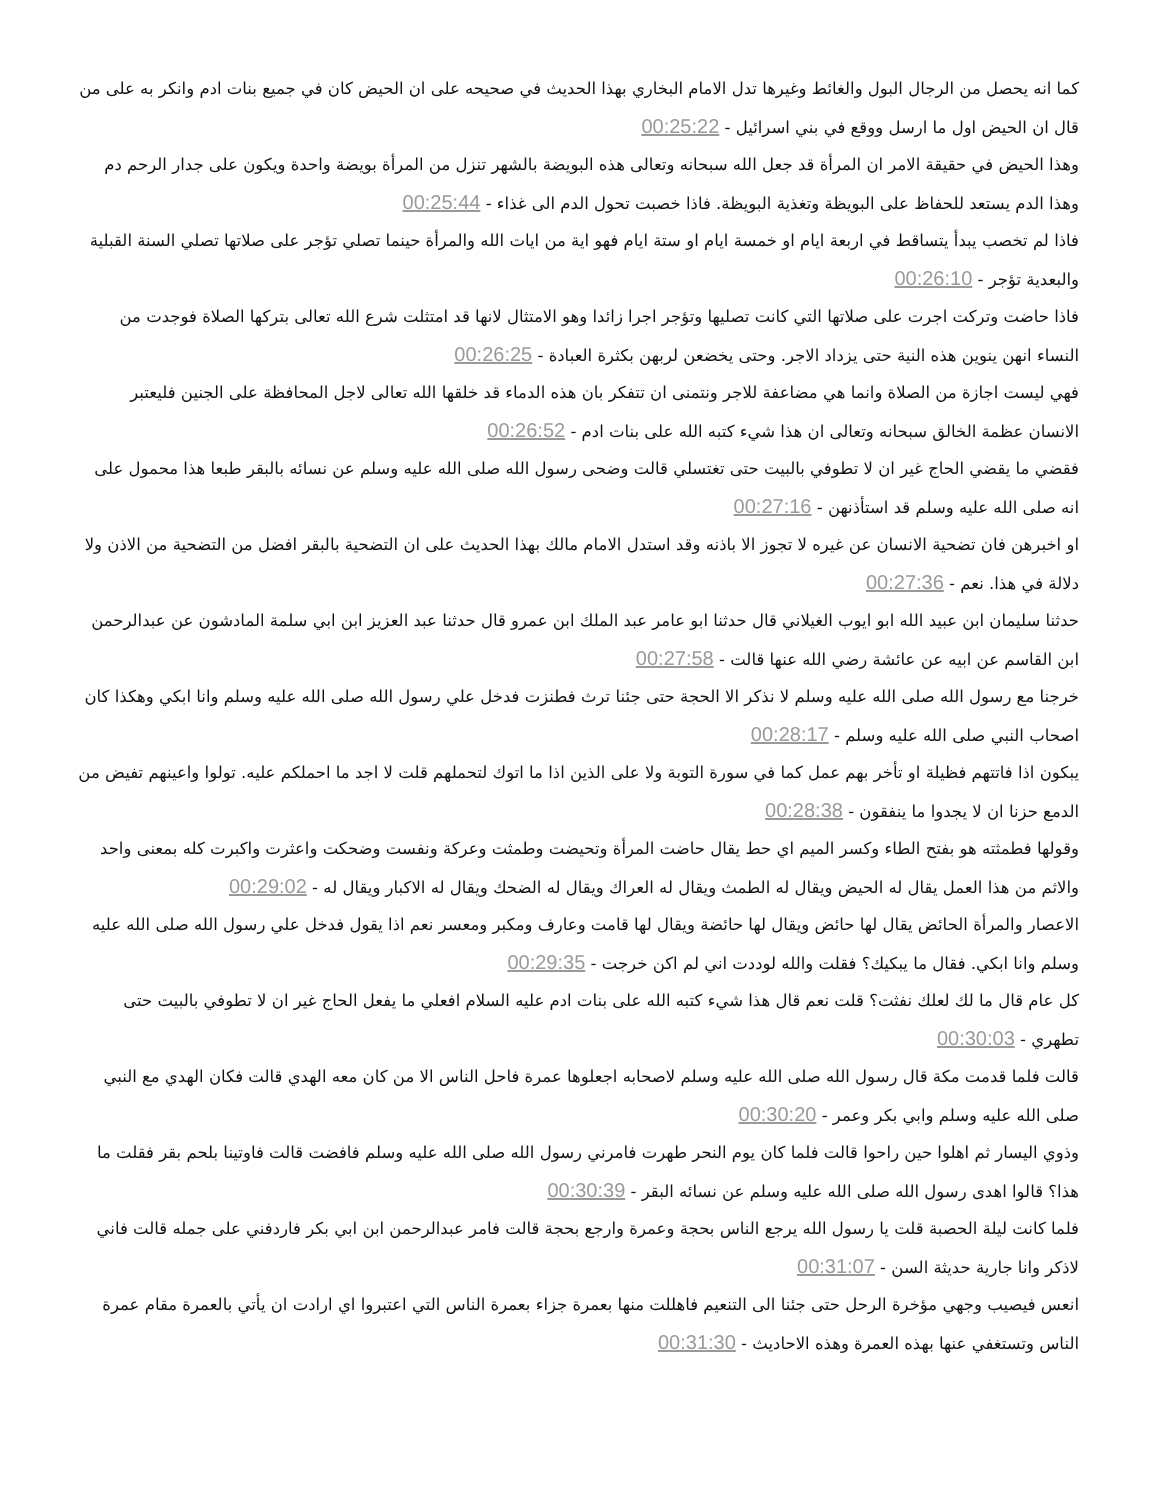كما انه يحصل من الرجال البول والغائط وغيرها تدل الامام البخاري بهذا الحديث في صحيحه على ان الحيض كان في جميع بنات ادم وانكر به على من قال ان الحيض اول ما ارسل ووقع في بني اسرائيل - 00:25:22
وهذا الحيض في حقيقة الامر ان المرأة قد جعل الله سبحانه وتعالى هذه البويضة بالشهر تنزل من المرأة بويضة واحدة ويكون على جدار الرحم دم وهذا الدم يستعد للحفاظ على البويظة وتغذية البويظة. فاذا خصبت تحول الدم الى غذاء - 00:25:44
فاذا لم تخصب يبدأ يتساقط في اربعة ايام او خمسة ايام او ستة ايام فهو اية من ايات الله والمرأة حينما تصلي تؤجر على صلاتها تصلي السنة القبلية والبعدية تؤجر - 00:26:10
فاذا حاضت وتركت اجرت على صلاتها التي كانت تصليها وتؤجر اجرا زائدا وهو الامتثال لانها قد امتثلت شرع الله تعالى بتركها الصلاة فوجدت من النساء انهن ينوين هذه النية حتى يزداد الاجر. وحتى يخضعن لربهن بكثرة العبادة - 00:26:25
فهي ليست اجازة من الصلاة وانما هي مضاعفة للاجر ونتمنى ان تتفكر بان هذه الدماء قد خلقها الله تعالى لاجل المحافظة على الجنين فليعتبر الانسان عظمة الخالق سبحانه وتعالى ان هذا شيء كتبه الله على بنات ادم - 00:26:52
فقضي ما يقضي الحاج غير ان لا تطوفي بالبيت حتى تغتسلي قالت وضحى رسول الله صلى الله عليه وسلم عن نسائه بالبقر طبعا هذا محمول على انه صلى الله عليه وسلم قد استأذنهن - 00:27:16
او اخبرهن فان تضحية الانسان عن غيره لا تجوز الا باذنه وقد استدل الامام مالك بهذا الحديث على ان التضحية بالبقر افضل من التضحية من الاذن ولا دلالة في هذا. نعم - 00:27:36
حدثنا سليمان ابن عبيد الله ابو ايوب الغيلاني قال حدثنا ابو عامر عبد الملك ابن عمرو قال حدثنا عبد العزيز ابن ابي سلمة المادشون عن عبدالرحمن ابن القاسم عن ابيه عن عائشة رضي الله عنها قالت - 00:27:58
خرجنا مع رسول الله صلى الله عليه وسلم لا نذكر الا الحجة حتى جئنا ترث فطنزت فدخل علي رسول الله صلى الله عليه وسلم وانا ابكي وهكذا كان اصحاب النبي صلى الله عليه وسلم - 00:28:17
يبكون اذا فاتتهم فظيلة او تأخر بهم عمل كما في سورة التوبة ولا على الذين اذا ما اتوك لتحملهم قلت لا اجد ما احملكم عليه. تولوا واعينهم تفيض من الدمع حزنا ان لا يجدوا ما ينفقون - 00:28:38
وقولها فطمثته هو بفتح الطاء وكسر الميم اي حط يقال حاضت المرأة وتحيضت وطمثت وعركة ونفست وضحكت واعثرت واكبرت كله بمعنى واحد والاثم من هذا العمل يقال له الحيض ويقال له الطمث ويقال له العراك ويقال له الضحك ويقال له الاكبار ويقال له - 00:29:02
الاعصار والمرأة الحائض يقال لها حائض ويقال لها حائضة ويقال لها قامت وعارف ومكبر ومعسر نعم اذا يقول فدخل علي رسول الله صلى الله عليه وسلم وانا ابكي. فقال ما يبكيك؟ فقلت والله لوددت اني لم اكن خرجت - 00:29:35
كل عام قال ما لك لعلك نفثت؟ قلت نعم قال هذا شيء كتبه الله على بنات ادم عليه السلام افعلي ما يفعل الحاج غير ان لا تطوفي بالبيت حتى تطهري - 00:30:03
قالت فلما قدمت مكة قال رسول الله صلى الله عليه وسلم لاصحابه اجعلوها عمرة فاحل الناس الا من كان معه الهدي قالت فكان الهدي مع النبي صلى الله عليه وسلم وابي بكر وعمر - 00:30:20
وذوي اليسار ثم اهلوا حين راحوا قالت فلما كان يوم النحر طهرت فامرني رسول الله صلى الله عليه وسلم فافضت قالت فاوتينا بلحم بقر فقلت ما هذا؟ قالوا اهدى رسول الله صلى الله عليه وسلم عن نسائه البقر - 00:30:39
فلما كانت ليلة الحصبة قلت يا رسول الله يرجع الناس بحجة وعمرة وارجع بحجة قالت فامر عبدالرحمن ابن ابي بكر فاردفني على جمله قالت فاني لاذكر وانا جارية حديثة السن - 00:31:07
انعس فيصيب وجهي مؤخرة الرحل حتى جئنا الى التنعيم فاهللت منها بعمرة جزاء بعمرة الناس التي اعتبروا اي ارادت ان يأتي بالعمرة مقام عمرة الناس وتستغفي عنها بهذه العمرة وهذه الاحاديث - 00:31:30